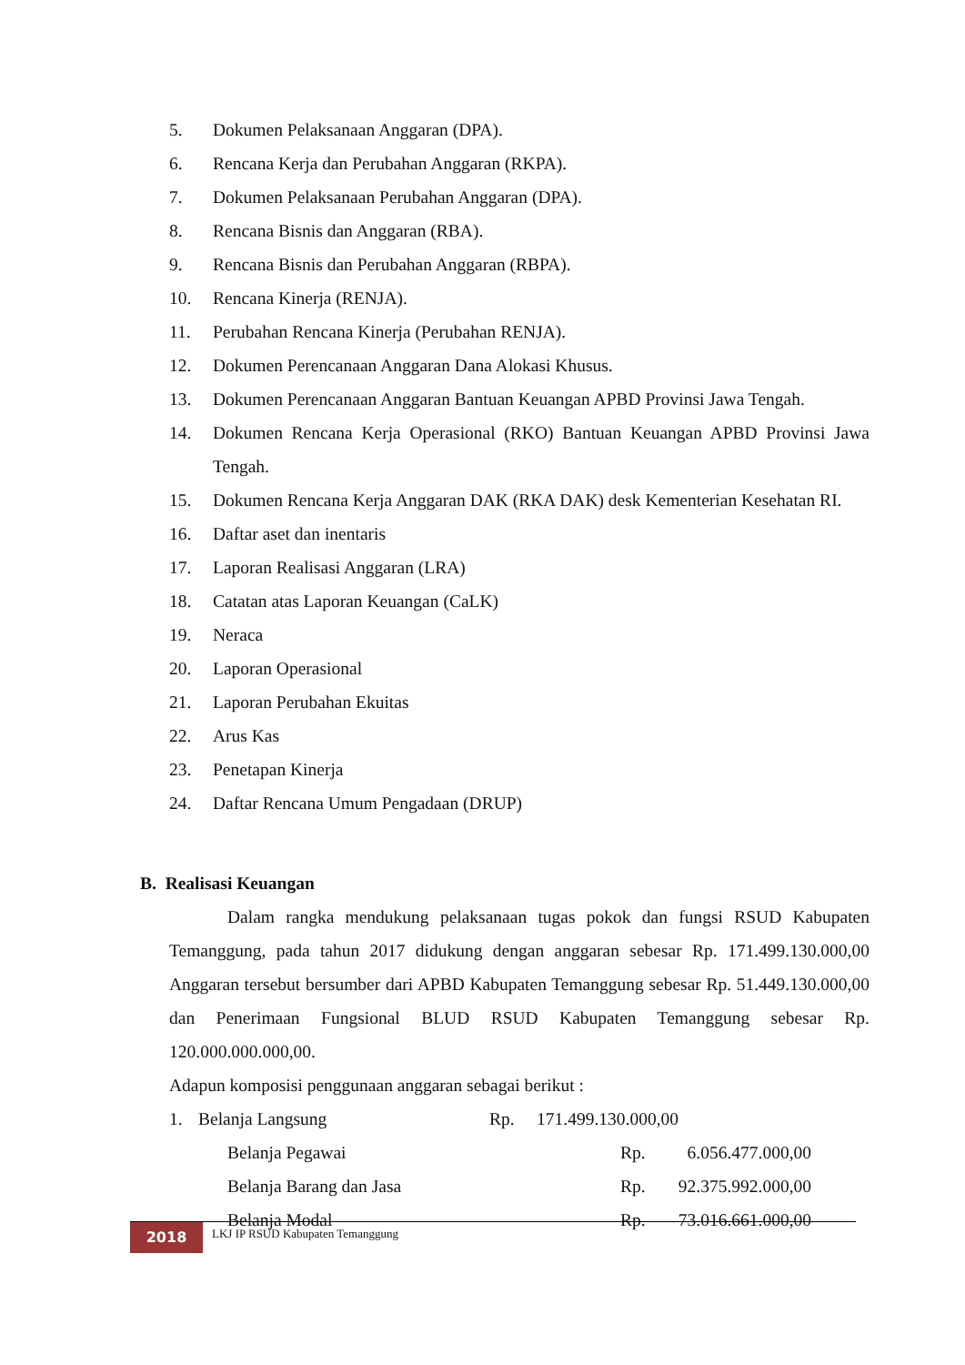5. Dokumen Pelaksanaan Anggaran (DPA).
6. Rencana Kerja dan Perubahan Anggaran (RKPA).
7. Dokumen Pelaksanaan Perubahan Anggaran (DPA).
8. Rencana Bisnis dan Anggaran (RBA).
9. Rencana Bisnis dan Perubahan Anggaran (RBPA).
10. Rencana Kinerja (RENJA).
11. Perubahan Rencana Kinerja (Perubahan RENJA).
12. Dokumen Perencanaan Anggaran Dana Alokasi Khusus.
13. Dokumen Perencanaan Anggaran Bantuan Keuangan APBD Provinsi Jawa Tengah.
14. Dokumen Rencana Kerja Operasional (RKO) Bantuan Keuangan APBD Provinsi Jawa Tengah.
15. Dokumen Rencana Kerja Anggaran DAK (RKA DAK) desk Kementerian Kesehatan RI.
16. Daftar aset dan inentaris
17. Laporan Realisasi Anggaran (LRA)
18. Catatan atas Laporan Keuangan (CaLK)
19. Neraca
20. Laporan Operasional
21. Laporan Perubahan Ekuitas
22. Arus Kas
23. Penetapan Kinerja
24. Daftar Rencana Umum Pengadaan (DRUP)
B. Realisasi Keuangan
Dalam rangka mendukung pelaksanaan tugas pokok dan fungsi RSUD Kabupaten Temanggung, pada tahun 2017 didukung dengan anggaran sebesar Rp. 171.499.130.000,00 Anggaran tersebut bersumber dari APBD Kabupaten Temanggung sebesar Rp. 51.449.130.000,00 dan Penerimaan Fungsional BLUD RSUD Kabupaten Temanggung sebesar Rp. 120.000.000.000,00.
Adapun komposisi penggunaan anggaran sebagai berikut :
1. Belanja Langsung Rp. 171.499.130.000,00
Belanja Pegawai Rp. 6.056.477.000,00
Belanja Barang dan Jasa Rp. 92.375.992.000,00
Belanja Modal Rp. 73.016.661.000,00
2018
LKJ IP RSUD Kabupaten Temanggung